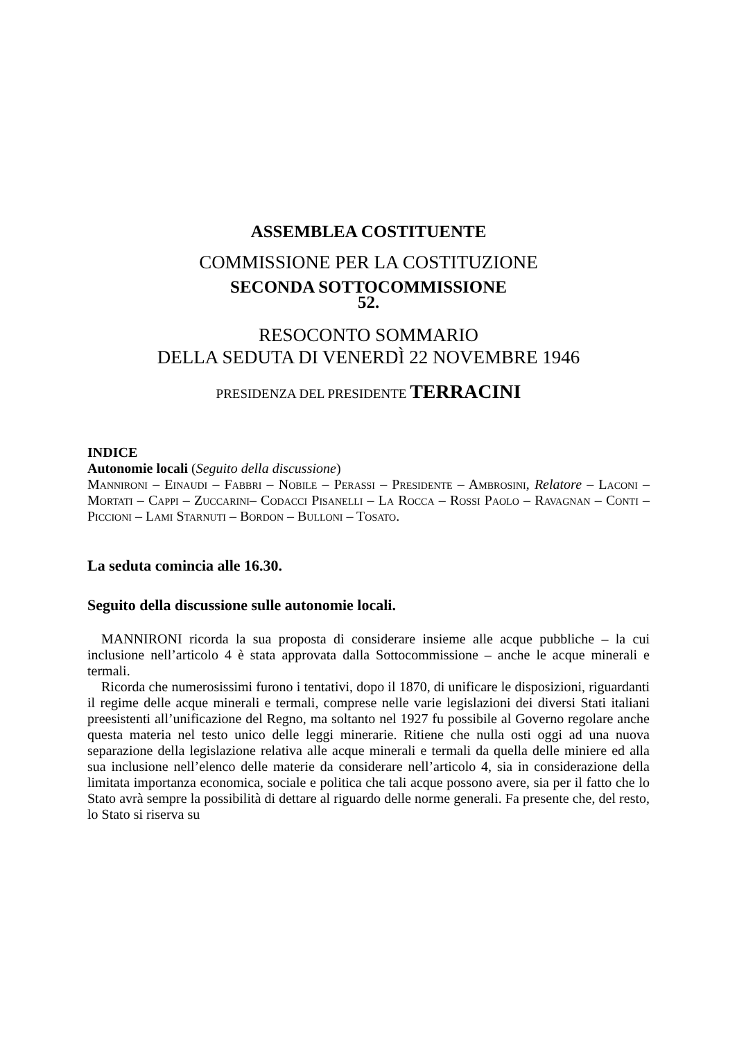ASSEMBLEA COSTITUENTE
COMMISSIONE PER LA COSTITUZIONE
SECONDA SOTTOCOMMISSIONE
52.
RESOCONTO SOMMARIO
DELLA SEDUTA DI VENERDÌ 22 NOVEMBRE 1946
PRESIDENZA DEL PRESIDENTE TERRACINI
INDICE
Autonomie locali (Seguito della discussione)
Mannironi – Einaudi – Fabbri – Nobile – Perassi – Presidente – Ambrosini, Relatore – Laconi – Mortati – Cappi – Zuccarini– Codacci Pisanelli – La Rocca – Rossi Paolo – Ravagnan – Conti – Piccioni – Lami Starnuti – Bordon – Bulloni – Tosato.
La seduta comincia alle 16.30.
Seguito della discussione sulle autonomie locali.
MANNIRONI ricorda la sua proposta di considerare insieme alle acque pubbliche – la cui inclusione nell’articolo 4 è stata approvata dalla Sottocommissione – anche le acque minerali e termali.
Ricorda che numerosissimi furono i tentativi, dopo il 1870, di unificare le disposizioni, riguardanti il regime delle acque minerali e termali, comprese nelle varie legislazioni dei diversi Stati italiani preesistenti all’unificazione del Regno, ma soltanto nel 1927 fu possibile al Governo regolare anche questa materia nel testo unico delle leggi minerarie. Ritiene che nulla osti oggi ad una nuova separazione della legislazione relativa alle acque minerali e termali da quella delle miniere ed alla sua inclusione nell’elenco delle materie da considerare nell’articolo 4, sia in considerazione della limitata importanza economica, sociale e politica che tali acque possono avere, sia per il fatto che lo Stato avrà sempre la possibilità di dettare al riguardo delle norme generali. Fa presente che, del resto, lo Stato si riserva su